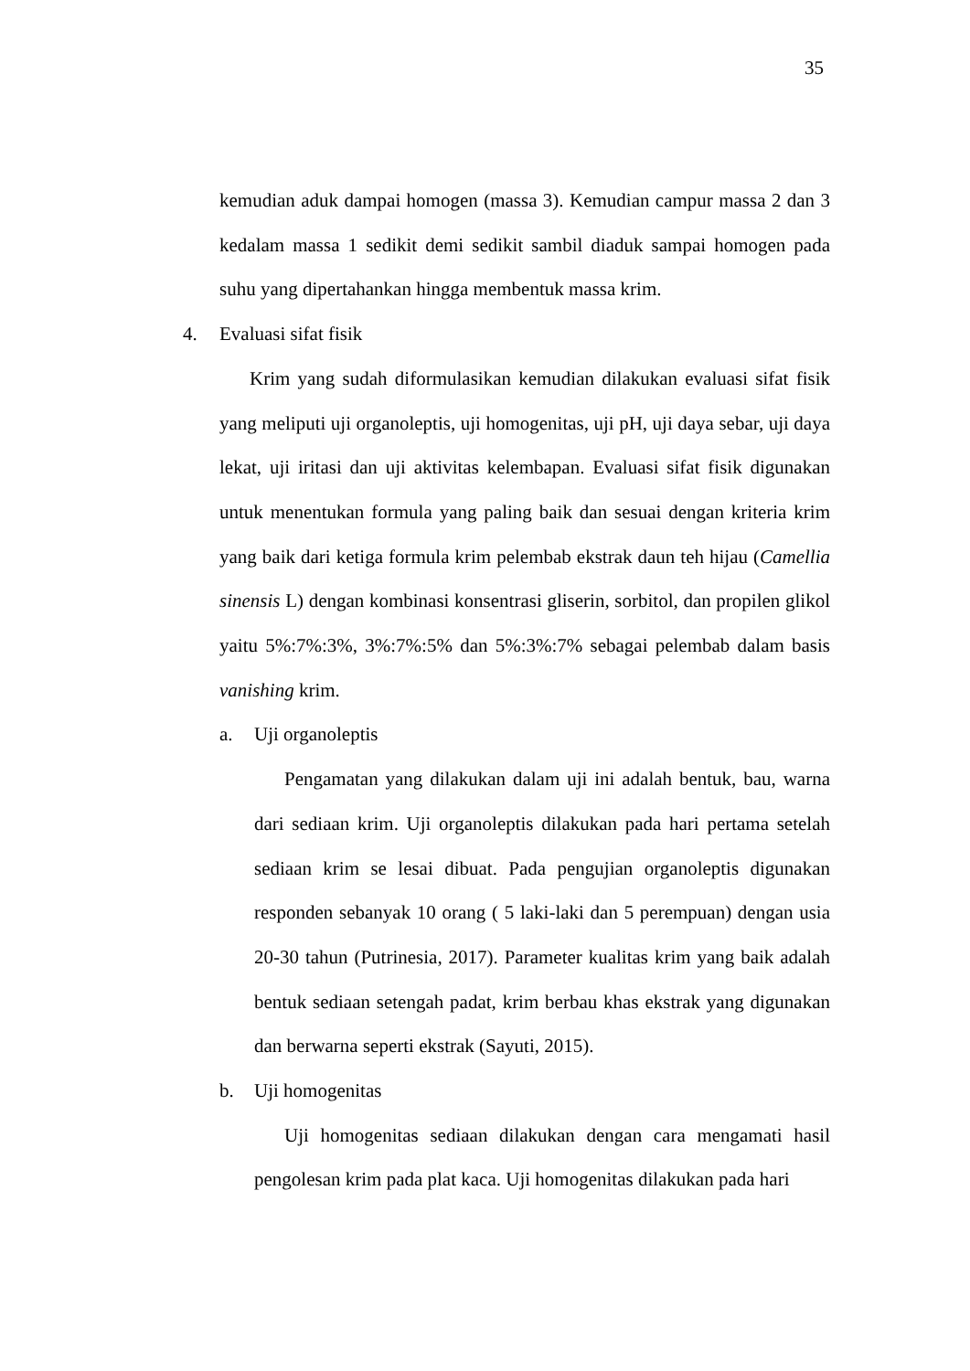35
kemudian aduk dampai homogen (massa 3). Kemudian campur massa 2 dan 3 kedalam massa 1 sedikit demi sedikit sambil diaduk sampai homogen pada suhu yang dipertahankan hingga membentuk massa krim.
4. Evaluasi sifat fisik
Krim yang sudah diformulasikan kemudian dilakukan evaluasi sifat fisik yang meliputi uji organoleptis, uji homogenitas, uji pH, uji daya sebar, uji daya lekat, uji iritasi dan uji aktivitas kelembapan. Evaluasi sifat fisik digunakan untuk menentukan formula yang paling baik dan sesuai dengan kriteria krim yang baik dari ketiga formula krim pelembab ekstrak daun teh hijau (Camellia sinensis L) dengan kombinasi konsentrasi gliserin, sorbitol, dan propilen glikol yaitu 5%:7%:3%, 3%:7%:5% dan 5%:3%:7% sebagai pelembab dalam basis vanishing krim.
a. Uji organoleptis
Pengamatan yang dilakukan dalam uji ini adalah bentuk, bau, warna dari sediaan krim. Uji organoleptis dilakukan pada hari pertama setelah sediaan krim se lesai dibuat. Pada pengujian organoleptis digunakan responden sebanyak 10 orang ( 5 laki-laki dan 5 perempuan) dengan usia 20-30 tahun (Putrinesia, 2017). Parameter kualitas krim yang baik adalah bentuk sediaan setengah padat, krim berbau khas ekstrak yang digunakan dan berwarna seperti ekstrak (Sayuti, 2015).
b. Uji homogenitas
Uji homogenitas sediaan dilakukan dengan cara mengamati hasil pengolesan krim pada plat kaca. Uji homogenitas dilakukan pada hari